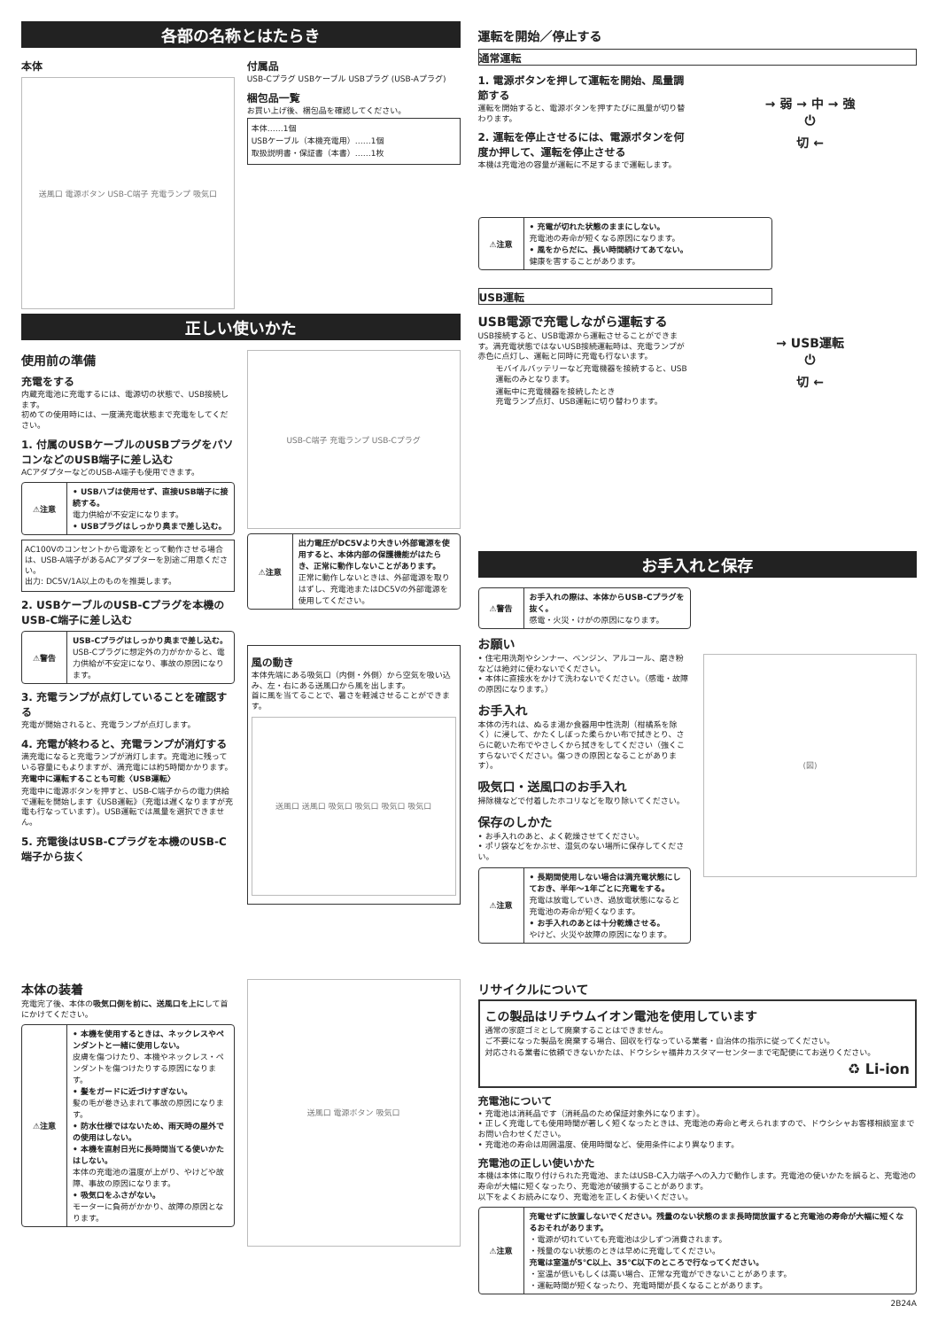各部の名称とはたらき
本体
送風口 電源ボタン USB-C端子 充電ランプ 吸気口
付属品
USB-Cプラグ USBケーブル USBプラグ (USB-Aプラグ)
梱包品一覧
お買い上げ後、梱包品を確認してください。
本体……1個
USBケーブル（本機充電用）……1個
取扱説明書・保証書（本書）……1枚
正しい使いかた
使用前の準備
充電をする
内蔵充電池に充電するには、電源切の状態で、USB接続します。
初めての使用時には、一度満充電状態まで充電をしてください。
1. 付属のUSBケーブルのUSBプラグをパソコンなどのUSB端子に差し込む
ACアダプターなどのUSB-A端子も使用できます。
⚠注意
• USBハブは使用せず、直接USB端子に接続する。
電力供給が不安定になります。
• USBプラグはしっかり奥まで差し込む。
AC100Vのコンセントから電源をとって動作させる場合は、USB-A端子があるACアダプターを別途ご用意ください。
出力: DC5V/1A以上のものを推奨します。
2. USBケーブルのUSB-Cプラグを本機のUSB-C端子に差し込む
⚠警告
USB-Cプラグはしっかり奥まで差し込む。
USB-Cプラグに想定外の力がかかると、電力供給が不安定になり、事故の原因になります。
3. 充電ランプが点灯していることを確認する
充電が開始されると、充電ランプが点灯します。
4. 充電が終わると、充電ランプが消灯する
満充電になると充電ランプが消灯します。充電池に残っている容量にもよりますが、満充電には約5時間かかります。
充電中に運転することも可能〈USB運転〉
充電中に電源ボタンを押すと、USB-C端子からの電力供給で運転を開始します《USB運転》（充電は遅くなりますが充電も行なっています）。USB運転では風量を選択できません。
5. 充電後はUSB-Cプラグを本機のUSB-C端子から抜く
USB-C端子 充電ランプ USB-Cプラグ
⚠注意
出力電圧がDC5Vより大きい外部電源を使用すると、本体内部の保護機能がはたらき、正常に動作しないことがあります。
正常に動作しないときは、外部電源を取りはずし、充電池またはDC5Vの外部電源を使用してください。
風の動き
本体先端にある吸気口（内側・外側）から空気を吸い込み、左・右にある送風口から風を出します。
首に風を当てることで、暑さを軽減させることができます。
送風口 送風口 吸気口 吸気口 吸気口 吸気口
運転を開始／停止する
通常運転
1. 電源ボタンを押して運転を開始、風量調節する
運転を開始すると、電源ボタンを押すたびに風量が切り替わります。
2. 運転を停止させるには、電源ボタンを何度か押して、運転を停止させる
本機は充電池の容量が運転に不足するまで運転します。
→ 弱 → 中 → 強
⏻
切 ←
⚠注意
• 充電が切れた状態のままにしない。
充電池の寿命が短くなる原因になります。
• 風をからだに、長い時間続けてあてない。
健康を害することがあります。
USB運転
USB電源で充電しながら運転する
USB接続すると、USB電源から運転させることができます。満充電状態ではないUSB接続運転時は、充電ランプが赤色に点灯し、運転と同時に充電も行ないます。
モバイルバッテリーなど充電機器を接続すると、USB運転のみとなります。
運転中に充電機器を接続したとき
充電ランプ点灯、USB運転に切り替わります。
→ USB運転
⏻
切 ←
お手入れと保存
⚠警告
お手入れの際は、本体からUSB-Cプラグを抜く。
感電・火災・けがの原因になります。
お願い
• 住宅用洗剤やシンナー、ベンジン、アルコール、磨き粉などは絶対に使わないでください。
• 本体に直接水をかけて洗わないでください。（感電・故障の原因になります。）
お手入れ
本体の汚れは、ぬるま湯か食器用中性洗剤（柑橘系を除く）に浸して、かたくしぼった柔らかい布で拭きとり、さらに乾いた布でやさしくから拭きをしてください（強くこすらないでください。傷つきの原因となることがあります）。
吸気口・送風口のお手入れ
掃除機などで付着したホコリなどを取り除いてください。
保存のしかた
• お手入れのあと、よく乾燥させてください。
• ポリ袋などをかぶせ、湿気のない場所に保存してください。
⚠注意
• 長期間使用しない場合は満充電状態にしておき、半年〜1年ごとに充電をする。
充電は放電していき、過放電状態になると充電池の寿命が短くなります。
• お手入れのあとは十分乾燥させる。
やけど、火災や故障の原因になります。
(図)
本体の装着
充電完了後、本体の吸気口側を前に、送風口を上にして首にかけてください。
⚠注意
• 本機を使用するときは、ネックレスやペンダントと一緒に使用しない。
皮膚を傷つけたり、本機やネックレス・ペンダントを傷つけたりする原因になります。
• 髪をガードに近づけすぎない。
髪の毛が巻き込まれて事故の原因になります。
• 防水仕様ではないため、雨天時の屋外での使用はしない。
• 本機を直射日光に長時間当てる使いかたはしない。
本体の充電池の温度が上がり、やけどや故障、事故の原因になります。
• 吸気口をふさがない。
モーターに負荷がかかり、故障の原因となります。
送風口 電源ボタン 吸気口
リサイクルについて
この製品はリチウムイオン電池を使用しています
通常の家庭ゴミとして廃棄することはできません。
ご不要になった製品を廃棄する場合、回収を行なっている業者・自治体の指示に従ってください。
対応される業者に依頼できないかたは、ドウシシャ福井カスタマーセンターまで宅配便にてお送りください。
♻ Li-ion
充電池について
• 充電池は消耗品です（消耗品のため保証対象外になります）。
• 正しく充電しても使用時間が著しく短くなったときは、充電池の寿命と考えられますので、ドウシシャお客様相談室までお問い合わせください。
• 充電池の寿命は周囲温度、使用時間など、使用条件により異なります。
充電池の正しい使いかた
本機は本体に取り付けられた充電池、またはUSB-C入力端子への入力で動作します。充電池の使いかたを誤ると、充電池の寿命が大幅に短くなったり、充電池が破損することがあります。
以下をよくお読みになり、充電池を正しくお使いください。
⚠注意
充電せずに放置しないでください。残量のない状態のまま長時間放置すると充電池の寿命が大幅に短くなるおそれがあります。
・電源が切れていても充電池は少しずつ消費されます。
・残量のない状態のときは早めに充電してください。
充電は室温が5℃以上、35℃以下のところで行なってください。
・室温が低いもしくは高い場合、正常な充電ができないことがあります。
・運転時間が短くなったり、充電時間が長くなることがあります。
2B24A